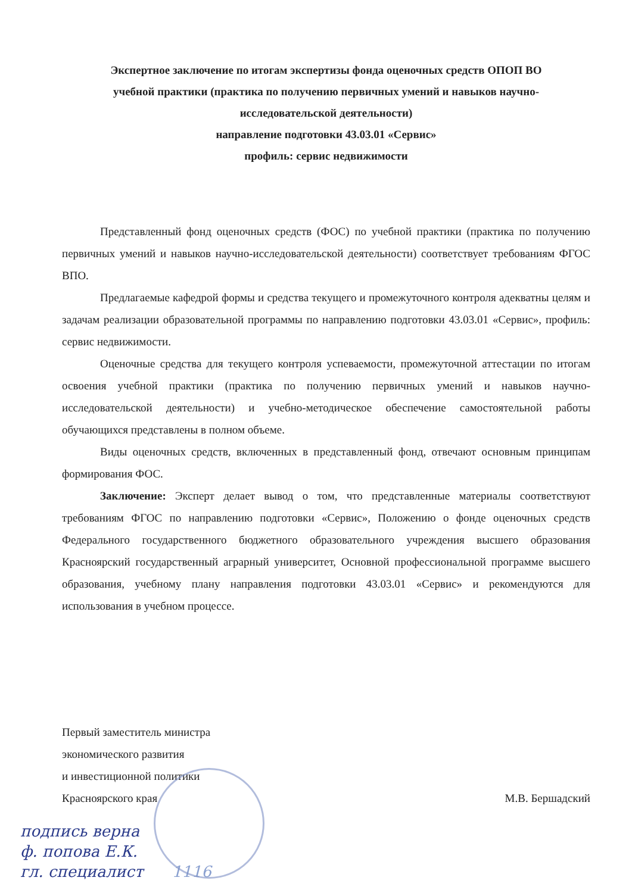Экспертное заключение по итогам экспертизы фонда оценочных средств ОПОП ВО
учебной практики (практика по получению первичных умений и навыков научно-
исследовательской деятельности)
направление подготовки 43.03.01 «Сервис»
профиль: сервис недвижимости
Представленный фонд оценочных средств (ФОС) по учебной практики (практика по получению первичных умений и навыков научно-исследовательской деятельности) соответствует требованиям ФГОС ВПО.
Предлагаемые кафедрой формы и средства текущего и промежуточного контроля адекватны целям и задачам реализации образовательной программы по направлению подготовки 43.03.01 «Сервис», профиль: сервис недвижимости.
Оценочные средства для текущего контроля успеваемости, промежуточной аттестации по итогам освоения учебной практики (практика по получению первичных умений и навыков научно-исследовательской деятельности) и учебно-методическое обеспечение самостоятельной работы обучающихся представлены в полном объеме.
Виды оценочных средств, включенных в представленный фонд, отвечают основным принципам формирования ФОС.
Заключение: Эксперт делает вывод о том, что представленные материалы соответствуют требованиям ФГОС по направлению подготовки «Сервис», Положению о фонде оценочных средств Федерального государственного бюджетного образовательного учреждения высшего образования Красноярский государственный аграрный университет, Основной профессиональной программе высшего образования, учебному плану направления подготовки 43.03.01 «Сервис» и рекомендуются для использования в учебном процессе.
Первый заместитель министра
экономического развития
и инвестиционной политики
Красноярского края
М.В. Бершадский
подпись верна
ф. попова Е.К.
гл. специалист 1116